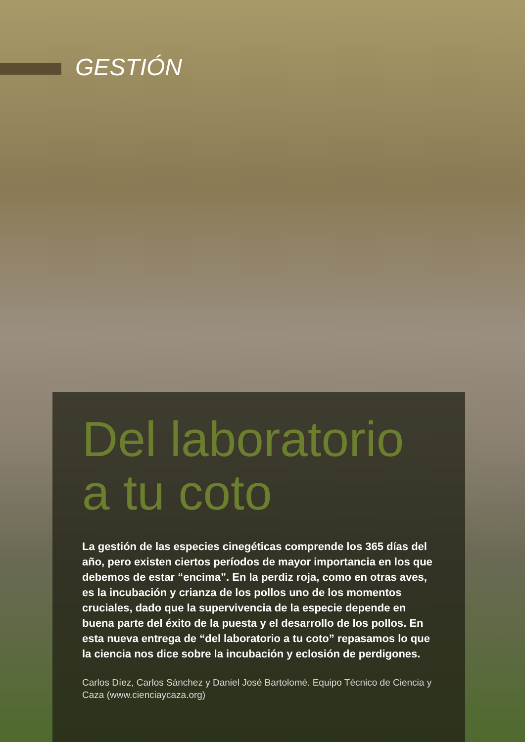GESTIÓN
Del laboratorio a tu coto
La gestión de las especies cinegéticas comprende los 365 días del año, pero existen ciertos períodos de mayor importancia en los que debemos de estar “encima”. En la perdiz roja, como en otras aves, es la incubación y crianza de los pollos uno de los momentos cruciales, dado que la supervivencia de la especie depende en buena parte del éxito de la puesta y el desarrollo de los pollos. En esta nueva entrega de “del laboratorio a tu coto” repasamos lo que la ciencia nos dice sobre la incubación y eclosión de perdigones.
Carlos Díez, Carlos Sánchez y Daniel José Bartolomé. Equipo Técnico de Ciencia y Caza (www.cienciaycaza.org)